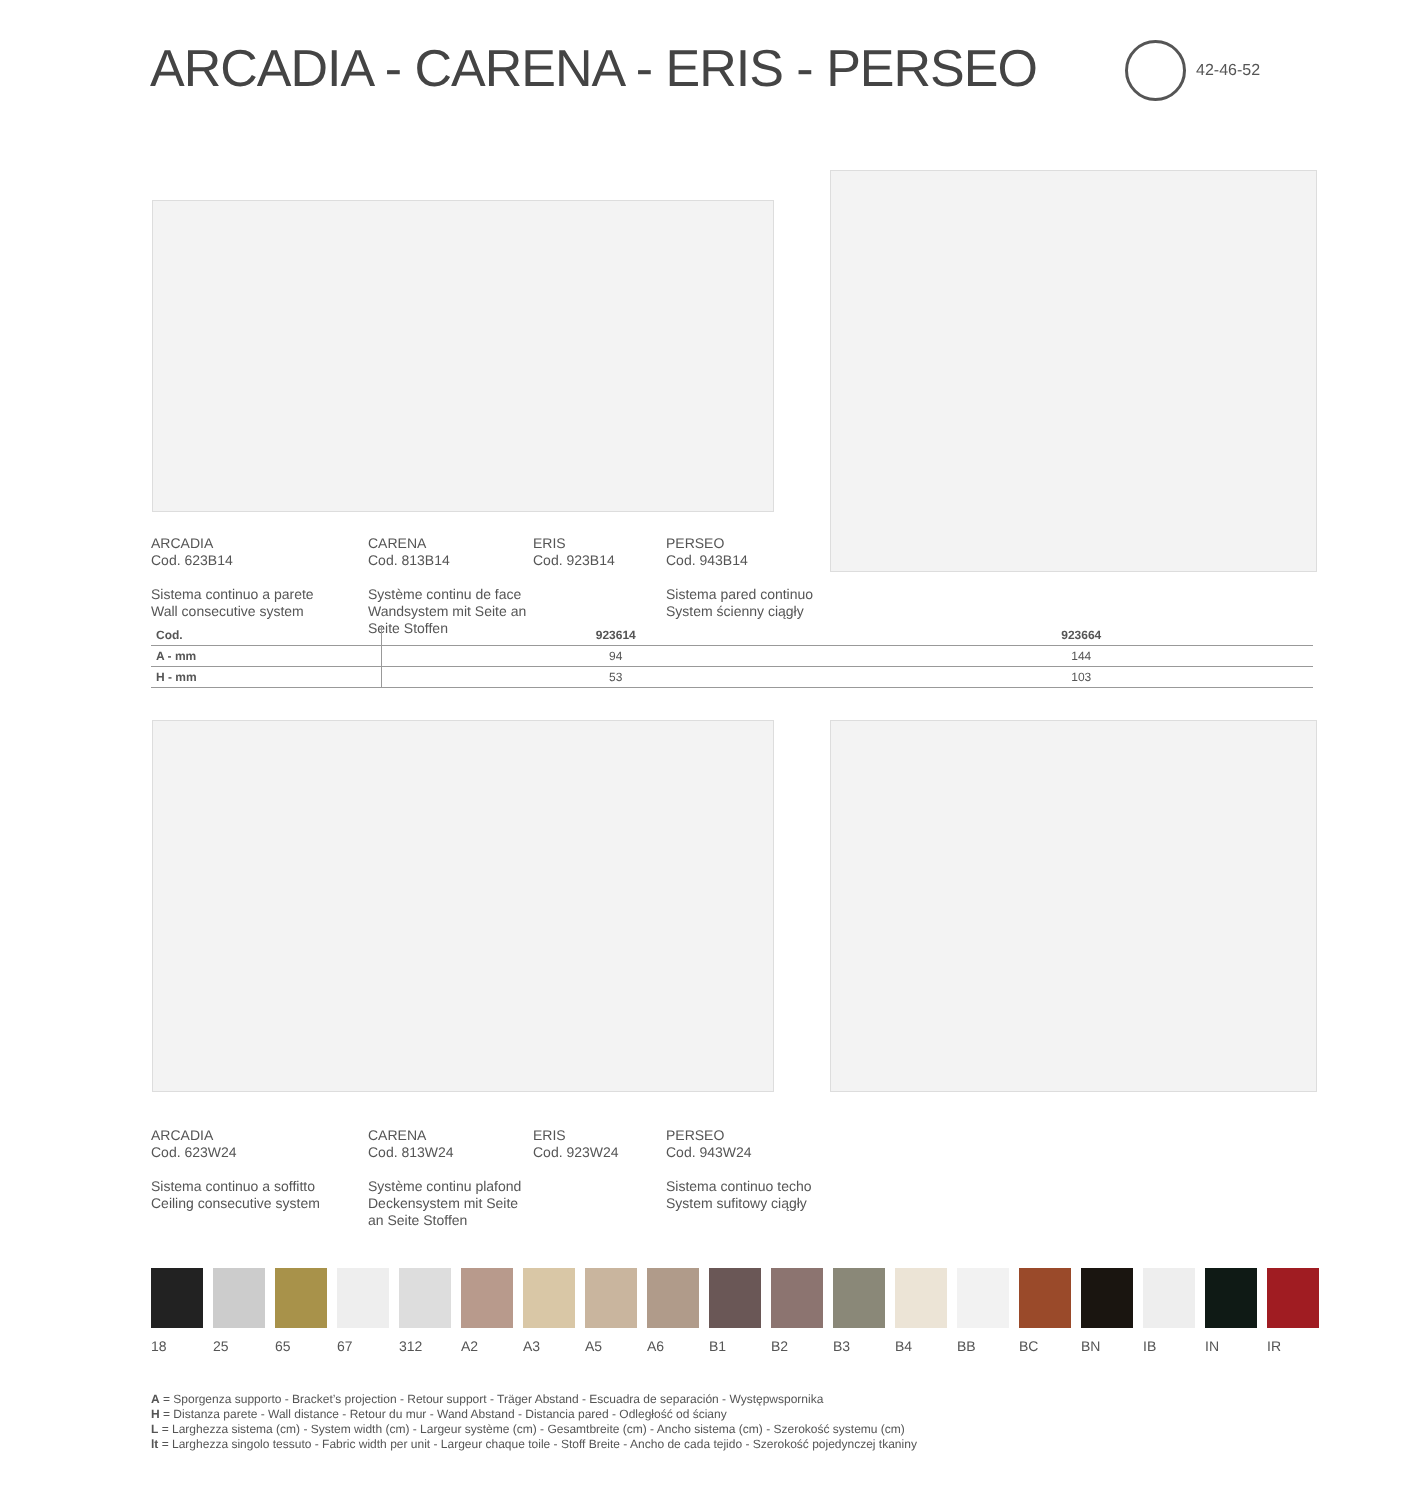ARCADIA - CARENA - ERIS - PERSEO
42-46-52
ARCADIA
Cod. 623B14
Sistema continuo a parete
Wall consecutive system
CARENA
Cod. 813B14
Système continu de face
Wandsystem mit Seite an Seite Stoffen
ERIS
Cod. 923B14
PERSEO
Cod. 943B14
Sistema pared continuo
System ścienny ciągły
| Cod. | 923614 | 923664 |
| --- | --- | --- |
| A - mm | 94 | 144 |
| H - mm | 53 | 103 |
ARCADIA
Cod. 623W24
Sistema continuo a soffitto
Ceiling consecutive system
CARENA
Cod. 813W24
Système continu plafond
Deckensystem mit Seite an Seite Stoffen
ERIS
Cod. 923W24
PERSEO
Cod. 943W24
Sistema continuo techo
System sufitowy ciągły
18 25 65 67 312 A2 A3 A5 A6 B1 B2 B3 B4 BB BC BN IB IN IR
A = Sporgenza supporto - Bracket’s projection - Retour support - Träger Abstand - Escuadra de separación - Występwspornika
H = Distanza parete - Wall distance - Retour du mur - Wand Abstand - Distancia pared - Odległość od ściany
L = Larghezza sistema (cm) - System width (cm) - Largeur système (cm) - Gesamtbreite (cm) - Ancho sistema (cm) - Szerokość systemu (cm)
lt = Larghezza singolo tessuto - Fabric width per unit - Largeur chaque toile - Stoff Breite - Ancho de cada tejido - Szerokość pojedynczej tkaniny